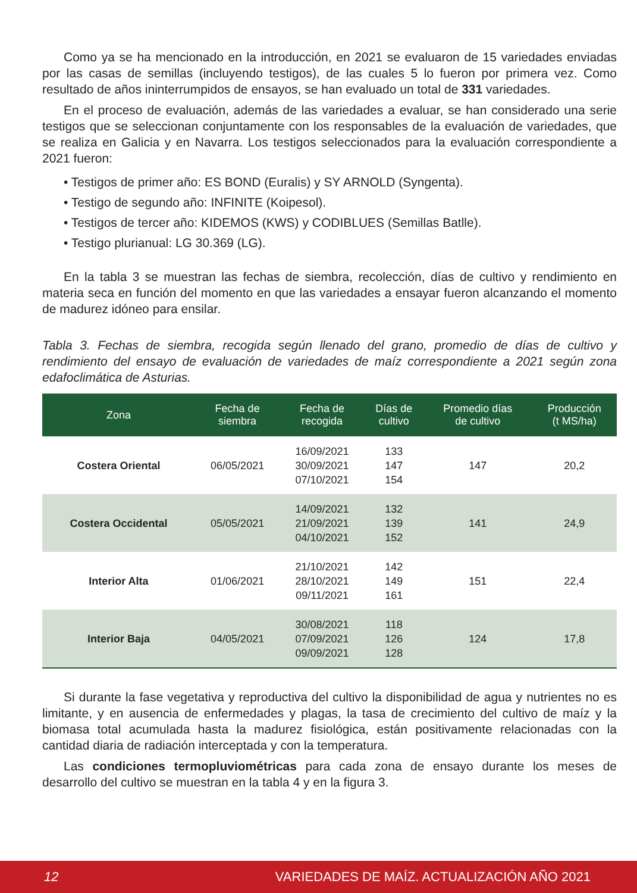Como ya se ha mencionado en la introducción, en 2021 se evaluaron de 15 variedades enviadas por las casas de semillas (incluyendo testigos), de las cuales 5 lo fueron por primera vez. Como resultado de años ininterrumpidos de ensayos, se han evaluado un total de 331 variedades.
En el proceso de evaluación, además de las variedades a evaluar, se han considerado una serie testigos que se seleccionan conjuntamente con los responsables de la evaluación de variedades, que se realiza en Galicia y en Navarra. Los testigos seleccionados para la evaluación correspondiente a 2021 fueron:
• Testigos de primer año: ES BOND (Euralis) y SY ARNOLD (Syngenta).
• Testigo de segundo año: INFINITE (Koipesol).
• Testigos de tercer año: KIDEMOS (KWS) y CODIBLUES (Semillas Batlle).
• Testigo plurianual: LG 30.369 (LG).
En la tabla 3 se muestran las fechas de siembra, recolección, días de cultivo y rendimiento en materia seca en función del momento en que las variedades a ensayar fueron alcanzando el momento de madurez idóneo para ensilar.
Tabla 3. Fechas de siembra, recogida según llenado del grano, promedio de días de cultivo y rendimiento del ensayo de evaluación de variedades de maíz correspondiente a 2021 según zona edafoclimática de Asturias.
| Zona | Fecha de siembra | Fecha de recogida | Días de cultivo | Promedio días de cultivo | Producción (t MS/ha) |
| --- | --- | --- | --- | --- | --- |
| Costera Oriental | 06/05/2021 | 16/09/2021 30/09/2021 07/10/2021 | 133 147 154 | 147 | 20,2 |
| Costera Occidental | 05/05/2021 | 14/09/2021 21/09/2021 04/10/2021 | 132 139 152 | 141 | 24,9 |
| Interior Alta | 01/06/2021 | 21/10/2021 28/10/2021 09/11/2021 | 142 149 161 | 151 | 22,4 |
| Interior Baja | 04/05/2021 | 30/08/2021 07/09/2021 09/09/2021 | 118 126 128 | 124 | 17,8 |
Si durante la fase vegetativa y reproductiva del cultivo la disponibilidad de agua y nutrientes no es limitante, y en ausencia de enfermedades y plagas, la tasa de crecimiento del cultivo de maíz y la biomasa total acumulada hasta la madurez fisiológica, están positivamente relacionadas con la cantidad diaria de radiación interceptada y con la temperatura.
Las condiciones termopluviométricas para cada zona de ensayo durante los meses de desarrollo del cultivo se muestran en la tabla 4 y en la figura 3.
12 VARIEDADES DE MAÍZ. ACTUALIZACIÓN AÑO 2021